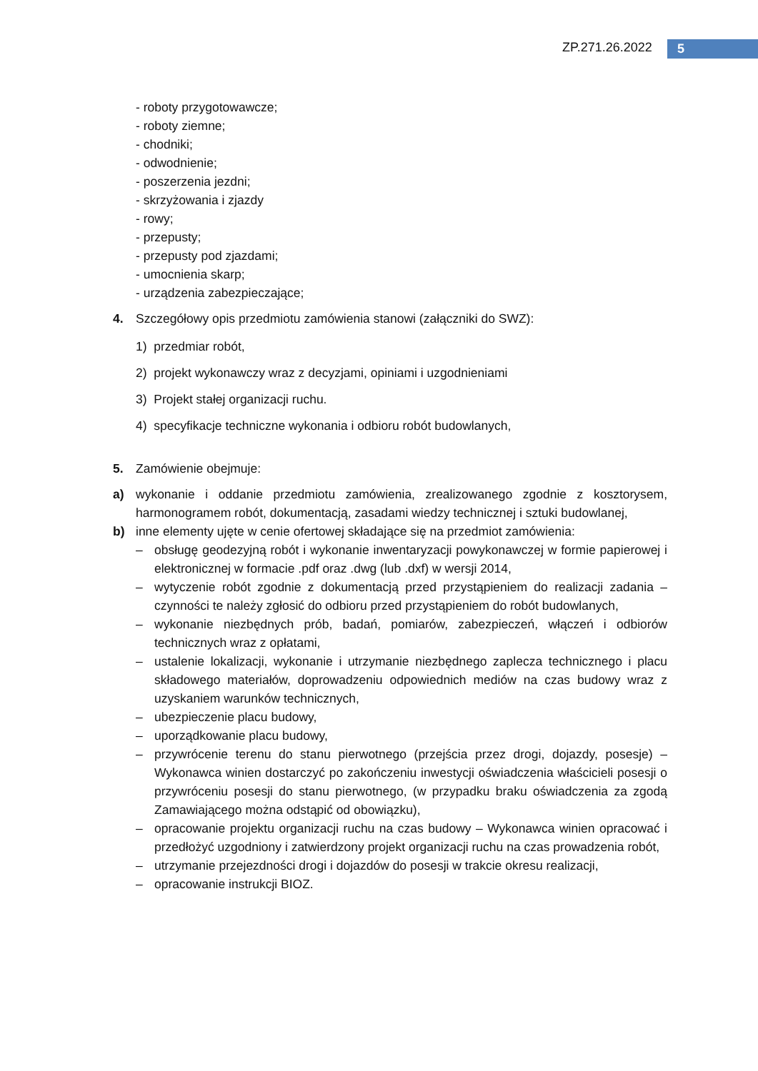ZP.271.26.2022 5
- roboty przygotowawcze;
- roboty ziemne;
- chodniki;
- odwodnienie;
- poszerzenia jezdni;
- skrzyżowania i zjazdy
- rowy;
- przepusty;
- przepusty pod zjazdami;
- umocnienia skarp;
- urządzenia zabezpieczające;
4. Szczegółowy opis przedmiotu zamówienia stanowi (załączniki do SWZ):
1) przedmiar robót,
2) projekt wykonawczy wraz z decyzjami, opiniami i uzgodnieniami
3) Projekt stałej organizacji ruchu.
4) specyfikacje techniczne wykonania i odbioru robót budowlanych,
5. Zamówienie obejmuje:
a) wykonanie i oddanie przedmiotu zamówienia, zrealizowanego zgodnie z kosztorysem, harmonogramem robót, dokumentacją, zasadami wiedzy technicznej i sztuki budowlanej,
b) inne elementy ujęte w cenie ofertowej składające się na przedmiot zamówienia:
– obsługę geodezyjną robót i wykonanie inwentaryzacji powykonawczej w formie papierowej i elektronicznej w formacie .pdf oraz .dwg (lub .dxf) w wersji 2014,
– wytyczenie robót zgodnie z dokumentacją przed przystąpieniem do realizacji zadania – czynności te należy zgłosić do odbioru przed przystąpieniem do robót budowlanych,
– wykonanie niezbędnych prób, badań, pomiarów, zabezpieczeń, włączeń i odbiorów technicznych wraz z opłatami,
– ustalenie lokalizacji, wykonanie i utrzymanie niezbędnego zaplecza technicznego i placu składowego materiałów, doprowadzeniu odpowiednich mediów na czas budowy wraz z uzyskaniem warunków technicznych,
– ubezpieczenie placu budowy,
– uporządkowanie placu budowy,
– przywrócenie terenu do stanu pierwotnego (przejścia przez drogi, dojazdy, posesje) – Wykonawca winien dostarczyć po zakończeniu inwestycji oświadczenia właścicieli posesji o przywróceniu posesji do stanu pierwotnego, (w przypadku braku oświadczenia za zgodą Zamawiającego można odstąpić od obowiązku),
– opracowanie projektu organizacji ruchu na czas budowy – Wykonawca winien opracować i przedłożyć uzgodniony i zatwierdzony projekt organizacji ruchu na czas prowadzenia robót,
– utrzymanie przejezdności drogi i dojazdów do posesji w trakcie okresu realizacji,
– opracowanie instrukcji BIOZ.